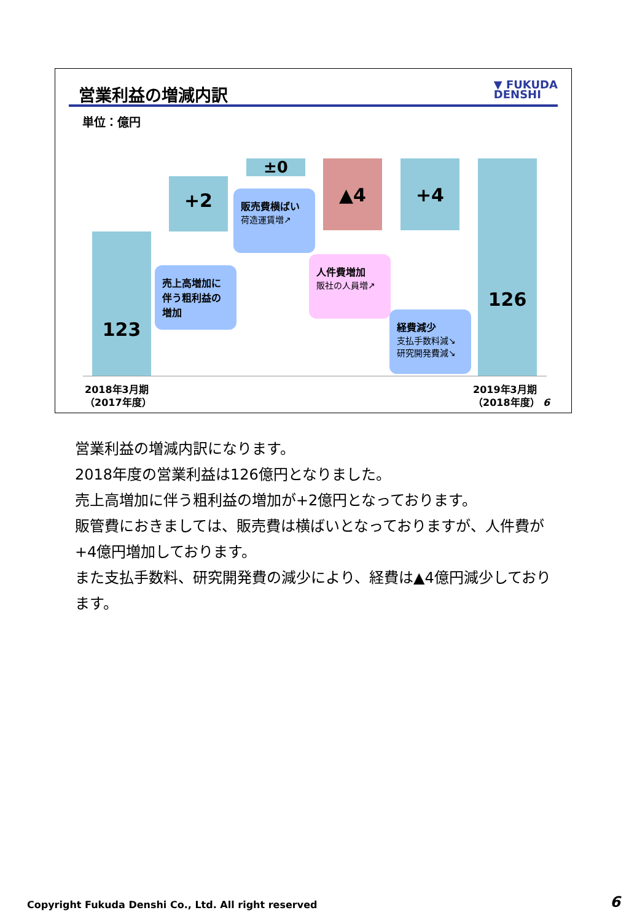営業利益の増減内訳
▼ FUKUDA
DENSHI
単位：億円
123
+2
±0 ▲4 +4 126
売上高増加に伴う粗利益の増加
販売費横ばい
荷造運賃増↗
人件費増加
販社の人員増↗
経費減少
支払手数料減↘
研究開発費減↘
2018年3月期
（2017年度）
2019年3月期
（2018年度） 6
営業利益の増減内訳になります。
2018年度の営業利益は126億円となりました。
売上高増加に伴う粗利益の増加が+2億円となっております。
販管費におきましては、販売費は横ばいとなっておりますが、人件費が+4億円増加しております。
また支払手数料、研究開発費の減少により、経費は▲4億円減少しております。
Copyright Fukuda Denshi Co., Ltd. All right reserved
6